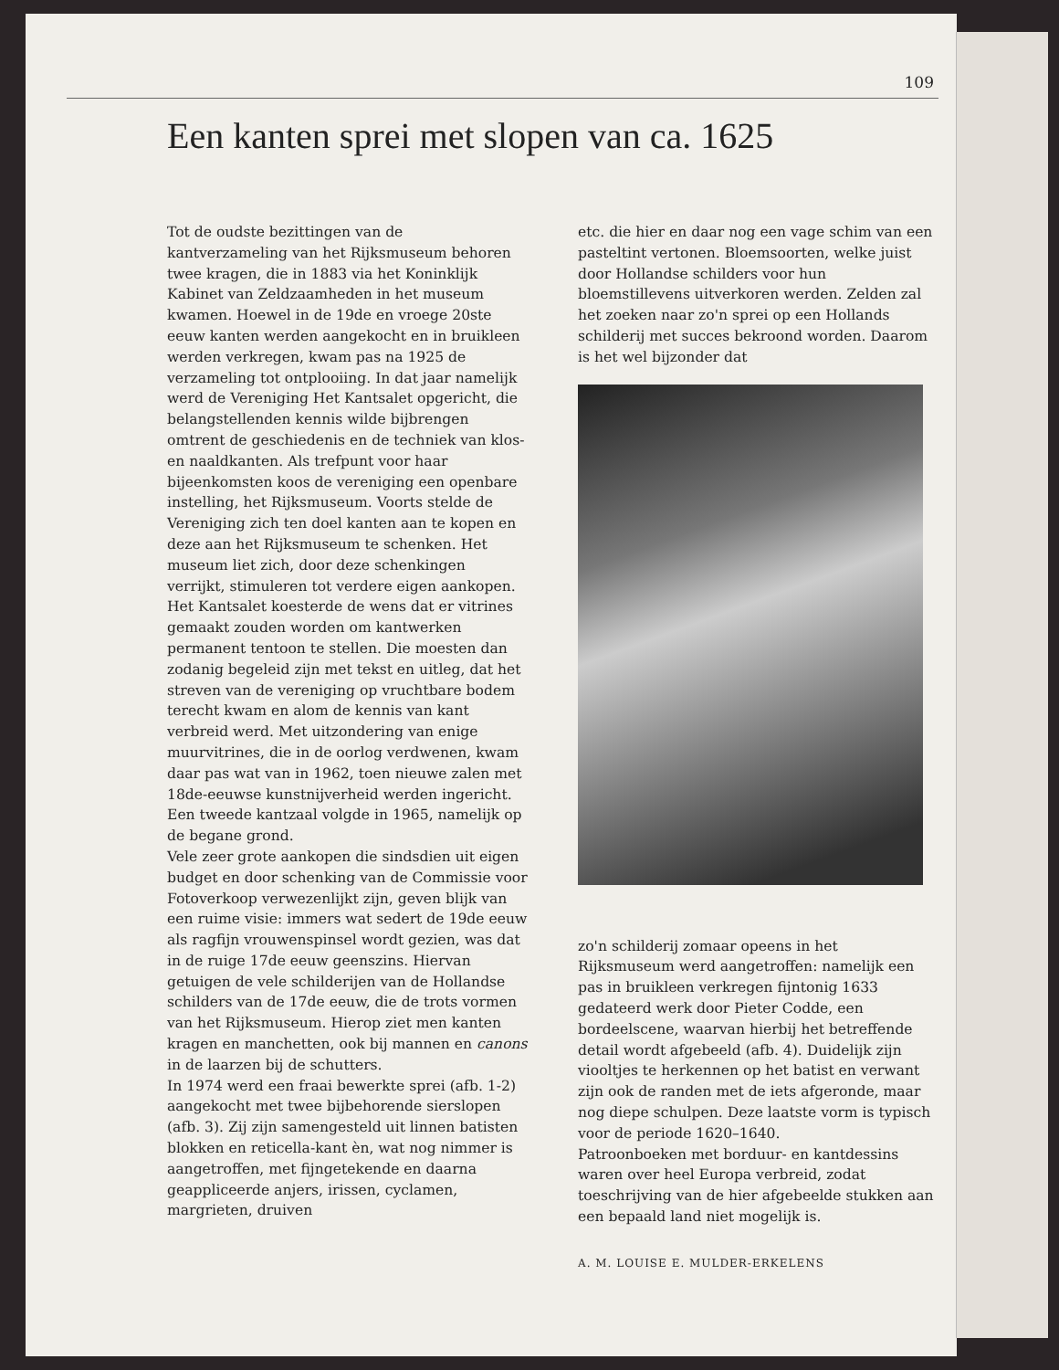109
Een kanten sprei met slopen van ca. 1625
Tot de oudste bezittingen van de kantverzameling van het Rijksmuseum behoren twee kragen, die in 1883 via het Koninklijk Kabinet van Zeldzaamheden in het museum kwamen. Hoewel in de 19de en vroege 20ste eeuw kanten werden aangekocht en in bruikleen werden verkregen, kwam pas na 1925 de verzameling tot ontplooiing. In dat jaar namelijk werd de Vereniging Het Kantsalet opgericht, die belangstellenden kennis wilde bijbrengen omtrent de geschiedenis en de techniek van klos- en naaldkanten. Als trefpunt voor haar bijeenkomsten koos de vereniging een openbare instelling, het Rijksmuseum. Voorts stelde de Vereniging zich ten doel kanten aan te kopen en deze aan het Rijksmuseum te schenken. Het museum liet zich, door deze schenkingen verrijkt, stimuleren tot verdere eigen aankopen.
Het Kantsalet koesterde de wens dat er vitrines gemaakt zouden worden om kantwerken permanent tentoon te stellen. Die moesten dan zodanig begeleid zijn met tekst en uitleg, dat het streven van de vereniging op vruchtbare bodem terecht kwam en alom de kennis van kant verbreid werd. Met uitzondering van enige muurvitrines, die in de oorlog verdwenen, kwam daar pas wat van in 1962, toen nieuwe zalen met 18de-eeuwse kunstnijverheid werden ingericht. Een tweede kantzaal volgde in 1965, namelijk op de begane grond.
Vele zeer grote aankopen die sindsdien uit eigen budget en door schenking van de Commissie voor Fotoverkoop verwezenlijkt zijn, geven blijk van een ruime visie: immers wat sedert de 19de eeuw als ragfijn vrouwenspinsel wordt gezien, was dat in de ruige 17de eeuw geenszins. Hiervan getuigen de vele schilderijen van de Hollandse schilders van de 17de eeuw, die de trots vormen van het Rijksmuseum. Hierop ziet men kanten kragen en manchetten, ook bij mannen en canons in de laarzen bij de schutters.
In 1974 werd een fraai bewerkte sprei (afb. 1-2) aangekocht met twee bijbehorende sierslopen (afb. 3). Zij zijn samengesteld uit linnen batisten blokken en reticella-kant èn, wat nog nimmer is aangetroffen, met fijngetekende en daarna geappliceerde anjers, irissen, cyclamen, margrieten, druiven
etc. die hier en daar nog een vage schim van een pasteltint vertonen. Bloemsoorten, welke juist door Hollandse schilders voor hun bloemstillevens uitverkoren werden. Zelden zal het zoeken naar zo'n sprei op een Hollands schilderij met succes bekroond worden. Daarom is het wel bijzonder dat
zo'n schilderij zomaar opeens in het Rijksmuseum werd aangetroffen: namelijk een pas in bruikleen verkregen fijntonig 1633 gedateerd werk door Pieter Codde, een bordeelscene, waarvan hierbij het betreffende detail wordt afgebeeld (afb. 4). Duidelijk zijn viooltjes te herkennen op het batist en verwant zijn ook de randen met de iets afgeronde, maar nog diepe schulpen. Deze laatste vorm is typisch voor de periode 1620–1640.
Patroonboeken met borduur- en kantdessins waren over heel Europa verbreid, zodat toeschrijving van de hier afgebeelde stukken aan een bepaald land niet mogelijk is.
A. M. LOUISE E. MULDER-ERKELENS